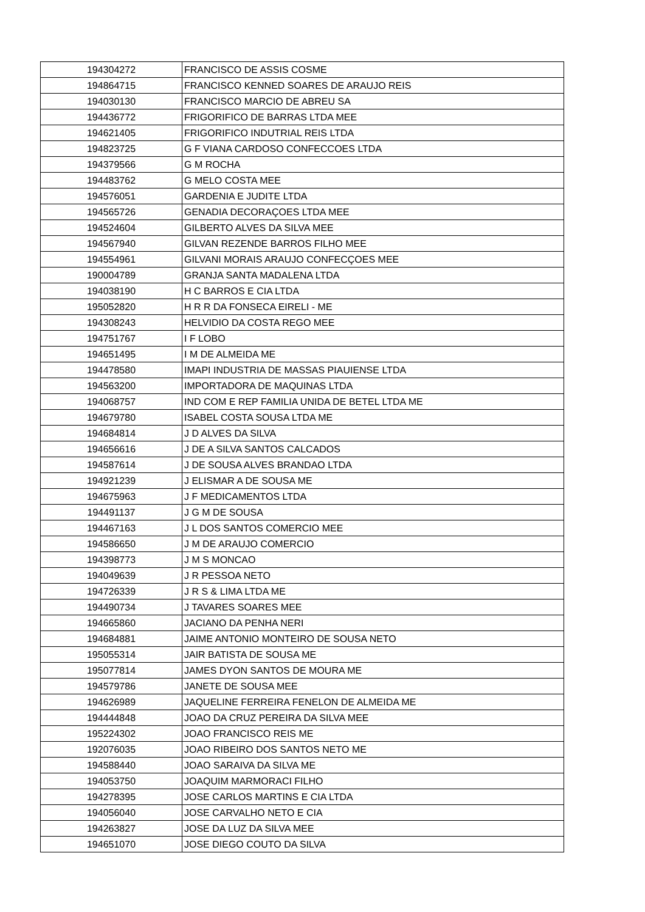| 194304272 | FRANCISCO DE ASSIS COSME |
| 194864715 | FRANCISCO KENNED SOARES DE ARAUJO REIS |
| 194030130 | FRANCISCO MARCIO DE ABREU SA |
| 194436772 | FRIGORIFICO DE BARRAS LTDA MEE |
| 194621405 | FRIGORIFICO INDUTRIAL REIS LTDA |
| 194823725 | G F VIANA CARDOSO CONFECCOES LTDA |
| 194379566 | G M ROCHA |
| 194483762 | G MELO COSTA MEE |
| 194576051 | GARDENIA E JUDITE LTDA |
| 194565726 | GENADIA DECORAÇOES LTDA MEE |
| 194524604 | GILBERTO ALVES DA SILVA MEE |
| 194567940 | GILVAN REZENDE BARROS FILHO MEE |
| 194554961 | GILVANI MORAIS ARAUJO CONFECÇOES MEE |
| 190004789 | GRANJA SANTA MADALENA LTDA |
| 194038190 | H C BARROS E CIA LTDA |
| 195052820 | H R R DA FONSECA EIRELI - ME |
| 194308243 | HELVIDIO DA COSTA REGO MEE |
| 194751767 | I F LOBO |
| 194651495 | I M DE ALMEIDA ME |
| 194478580 | IMAPI INDUSTRIA DE MASSAS PIAUIENSE LTDA |
| 194563200 | IMPORTADORA DE MAQUINAS LTDA |
| 194068757 | IND COM E REP FAMILIA UNIDA DE BETEL LTDA ME |
| 194679780 | ISABEL COSTA SOUSA LTDA ME |
| 194684814 | J D ALVES DA SILVA |
| 194656616 | J DE A SILVA SANTOS CALCADOS |
| 194587614 | J DE SOUSA ALVES BRANDAO LTDA |
| 194921239 | J ELISMAR A DE SOUSA ME |
| 194675963 | J F MEDICAMENTOS LTDA |
| 194491137 | J G M DE SOUSA |
| 194467163 | J L DOS SANTOS COMERCIO MEE |
| 194586650 | J M DE ARAUJO COMERCIO |
| 194398773 | J M S MONCAO |
| 194049639 | J R PESSOA NETO |
| 194726339 | J R S & LIMA LTDA ME |
| 194490734 | J TAVARES SOARES MEE |
| 194665860 | JACIANO DA PENHA NERI |
| 194684881 | JAIME ANTONIO MONTEIRO DE SOUSA NETO |
| 195055314 | JAIR BATISTA DE SOUSA ME |
| 195077814 | JAMES DYON SANTOS DE MOURA ME |
| 194579786 | JANETE DE SOUSA MEE |
| 194626989 | JAQUELINE FERREIRA FENELON DE ALMEIDA ME |
| 194444848 | JOAO DA CRUZ PEREIRA DA SILVA MEE |
| 195224302 | JOAO FRANCISCO REIS ME |
| 192076035 | JOAO RIBEIRO DOS SANTOS NETO ME |
| 194588440 | JOAO SARAIVA DA SILVA ME |
| 194053750 | JOAQUIM MARMORACI FILHO |
| 194278395 | JOSE CARLOS MARTINS E CIA LTDA |
| 194056040 | JOSE CARVALHO NETO E CIA |
| 194263827 | JOSE DA LUZ DA SILVA MEE |
| 194651070 | JOSE DIEGO COUTO DA SILVA |